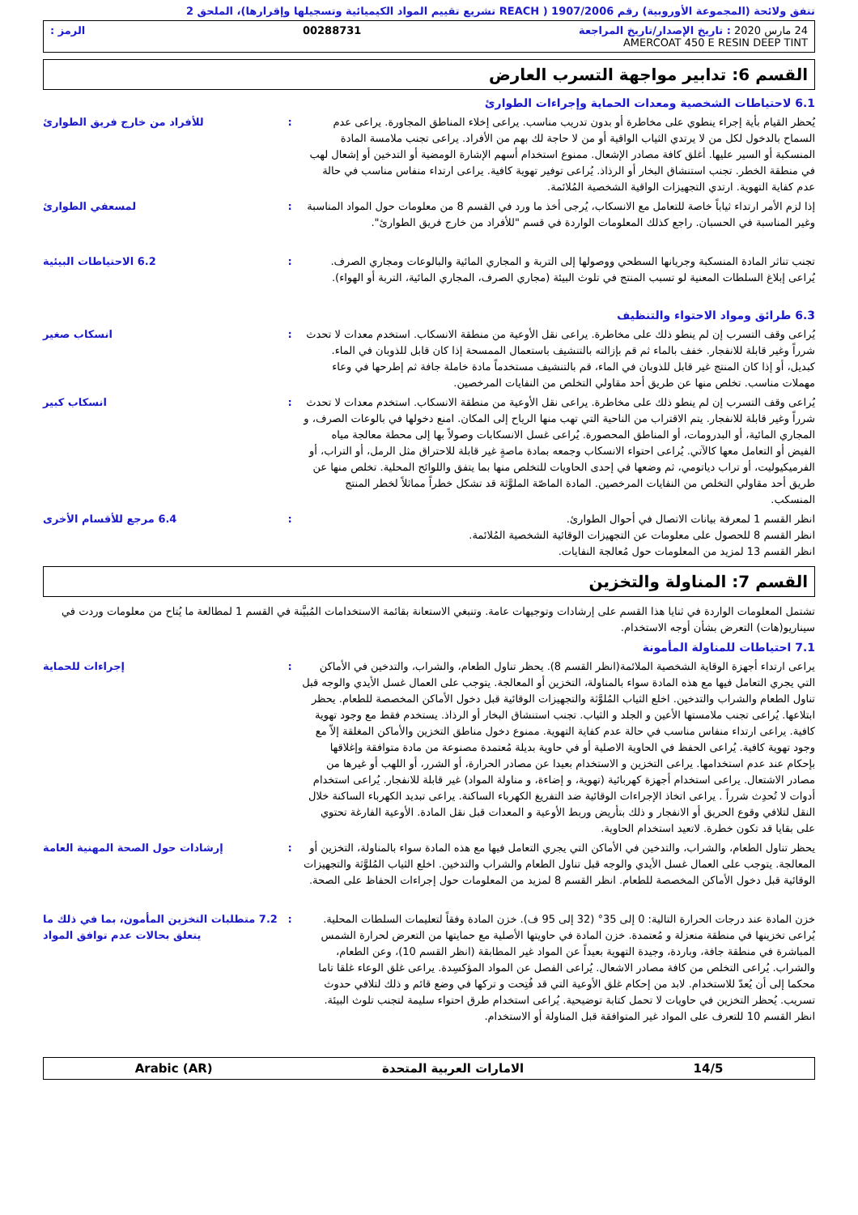تتفق ولائحة (المجموعة الأوروبية) رقم 1907/2006 ( REACH تشريع تقييم المواد الكيميائية وتسجيلها وإقرارها)، الملحق 2
24 مارس 2020 : تاريخ الإصدار/تاريخ المراجعة 00288731 الرمز :
AMERCOAT 450 E RESIN DEEP TINT
القسم 6: تدابير مواجهة التسرب العارض
6.1 لاحتياطات الشخصية ومعدات الحماية وإجراءات الطوارئ
يُحظر القيام بأية إجراء ينطوي على مخاطرة أو بدون تدريب مناسب. يراعى إخلاء المناطق المجاورة. يراعى عدم السماح بالدخول لكل من لا يرتدي الثياب الواقية أو من لا حاجة لك بهم من الأفراد. يراعى تجنب ملامسة المادة المنسكبة أو السير عليها. أغلق كافة مصادر الإشعال. ممنوع استخدام أسهم الإشارة الومضية أو التدخين أو إشعال لهب في منطقة الخطر. تجنب استنشاق البخار أو الرذاذ. يُراعى توفير تهوية كافية. يراعى ارتداء منفاس مناسب في حالة عدم كفاية التهوية. ارتدي التجهيزات الواقية الشخصية المُلائمة.
: للأفراد من خارج فريق الطوارئ
إذا لزم الأمر ارتداء ثياباً خاصة للتعامل مع الانسكاب، يُرجى أخذ ما ورد في القسم 8 من معلومات حول المواد المناسبة وغير المناسبة في الحسبان. راجع كذلك المعلومات الواردة في قسم "للأفراد من خارج فريق الطوارئ".
: لمسعفي الطوارئ
تجنب تناثر المادة المنسكبة وجريانها السطحي ووصولها إلى التربة و المجاري المائية والبالوعات ومجاري الصرف. يُراعى إبلاغ السلطات المعنية لو تسبب المنتج في تلوث البيئة (مجاري الصرف، المجاري المائية، التربة أو الهواء).
: 6.2 الاحتياطات البيئية
6.3 طرائق ومواد الاحتواء والتنظيف
يُراعى وقف التسرب إن لم ينطو ذلك على مخاطرة. يراعى نقل الأوعية من منطقة الانسكاب. استخدم معدات لا تحدث شرراً وغير قابلة للانفجار. خفف بالماء ثم قم بإزالته بالتنشيف باستعمال الممسحة إذا كان قابل للذوبان في الماء. كبديل، أو إذا كان المنتج غير قابل للذوبان في الماء، قم بالتنشيف مستخدماً مادة خاملة جافة ثم إطرحها في وعاء مهملات مناسب. تخلص منها عن طريق أحد مقاولي التخلص من النفايات المرخصين.
: انسكاب صغير
يُراعى وقف التسرب إن لم ينطو ذلك على مخاطرة. يراعى نقل الأوعية من منطقة الانسكاب. استخدم معدات لا تحدث شرراً وغير قابلة للانفجار. يتم الاقتراب من الناحية التي تهب منها الرياح إلى المكان. امنع دخولها في بالوعات الصرف، و المجاري المائية، أو البدرومات، أو المناطق المحصورة. يُراعى غسل الانسكابات وصولاً بها إلى محطة معالجة مياه الفيض أو التعامل معها كالآتي. يُراعى احتواء الانسكاب وجمعه بمادة ماصةٍ غير قابلة للاحتراق مثل الرمل، أو التراب، أو الفرميكيوليت، أو تراب دياتومي، ثم وضعها في إحدى الحاويات للتخلص منها بما يتفق واللوائح المحلية. تخلص منها عن طريق أحد مقاولي التخلص من النفايات المرخصين. المادة الماصّة الملوَّثة قد تشكل خطراً مماثلاً لخطر المنتج المنسكب.
: انسكاب كبير
انظر القسم 1 لمعرفة بيانات الاتصال في أحوال الطوارئ.
انظر القسم 8 للحصول على معلومات عن التجهيزات الوقائية الشخصية المُلائمة.
انظر القسم 13 لمزيد من المعلومات حول مُعالجة النفايات.
: 6.4 مرجع للأقسام الأخرى
القسم 7: المناولة والتخزين
تشتمل المعلومات الواردة في ثنايا هذا القسم على إرشادات وتوجيهات عامة. وتنبغي الاستعانة بقائمة الاستخدامات المُبيَّنة في القسم 1 لمطالعة ما يُتاح من معلومات وردت في سيناريو(هات) التعرض بشأن أوجه الاستخدام.
7.1 احتياطات للمناولة المأمونة
يراعى ارتداء أجهزة الوقاية الشخصية الملائمة(انظر القسم 8). يحظر تناول الطعام، والشراب، والتدخين في الأماكن التي يجري التعامل فيها مع هذه المادة سواء بالمناولة، التخزين أو المعالجة. يتوجب على العمال غسل الأيدي والوجه قبل تناول الطعام والشراب والتدخين. اخلع الثياب المُلوَّثة والتجهيزات الوقائية قبل دخول الأماكن المخصصة للطعام. يحظر ابتلاعها. يُراعى تجنب ملامستها الأعين و الجلد و الثياب. تجنب استنشاق البخار أو الرذاذ. يستخدم فقط مع وجود تهوية كافية. يراعى ارتداء منفاس مناسب في حالة عدم كفاية التهوية. ممنوع دخول مناطق التخزين والأماكن المغلقة إلاّ مع وجود تهوية كافية. يُراعى الحفظ في الحاوية الاصلية أو في حاوية بديلة مُعتمدة مصنوعة من مادة متوافقة وإغلاقها بإحكام عند عدم استخدامها. يراعى التخزين و الاستخدام بعيدا عن مصادر الحرارة، أو الشرر، أو اللهب أو غيرها من مصادر الاشتعال. يراعى استخدام أجهزة كهربائية (تهوية، و إضاءة، و مناولة المواد) غير قابلة للانفجار. يُراعى استخدام أدوات لا تُحدِث شرراً . يراعى اتخاذ الإجراءات الوقائية ضد التفريغ الكهرباء الساكنة. يراعى تبديد الكهرباء الساكنة خلال النقل لتلافي وقوع الحريق أو الانفجار و ذلك بتأريض وربط الأوعية و المعدات قبل نقل المادة. الأوعية الفارغة تحتوي على بقايا قد تكون خطرة. لاتعيد استخدام الحاوية.
: إجراءات للحماية
يحظر تناول الطعام، والشراب، والتدخين في الأماكن التي يجري التعامل فيها مع هذه المادة سواء بالمناولة، التخزين أو المعالجة. يتوجب على العمال غسل الأيدي والوجه قبل تناول الطعام والشراب والتدخين. اخلع الثياب المُلوَّثة والتجهيزات الوقائية قبل دخول الأماكن المخصصة للطعام. انظر القسم 8 لمزيد من المعلومات حول إجراءات الحفاظ على الصحة.
: إرشادات حول الصحة المهنية العامة
خزن المادة عند درجات الحرارة التالية: 0 إلى 35° (32 إلى 95 ف). خزن المادة وفقاً لتعليمات السلطات المحلية. يُراعى تخزينها في منطقة منعزلة و مُعتمدة. خزن المادة في حاويتها الأصلية مع حمايتها من التعرض لحرارة الشمس المباشرة في منطقة جافة، وباردة، وجيدة التهوية بعيداً عن المواد غير المطابقة (انظر القسم 10)، وعن الطعام، والشراب. يُراعى التخلص من كافة مصادر الاشعال. يُراعى الفصل عن المواد المؤكسِدة. يراعى غلق الوعاء غلقا تاما محكما إلى أن يُعدّ للاستخدام. لابد من إحكام غلق الأوعية التي قد فُتِحت و تركها في وضع قائم و ذلك لتلافي حدوث تسريب. يُحظر التخزين في حاويات لا تحمل كتابة توضيحية. يُراعى استخدام طرق احتواء سليمة لتجنب تلوث البيئة. انظر القسم 10 للتعرف على المواد غير المتوافقة قبل المناولة أو الاستخدام.
: 7.2 متطلبات التخزين المأمون، بما في ذلك ما يتعلق بحالات عدم توافق المواد
14/5 الامارات العربية المتحدة Arabic (AR)